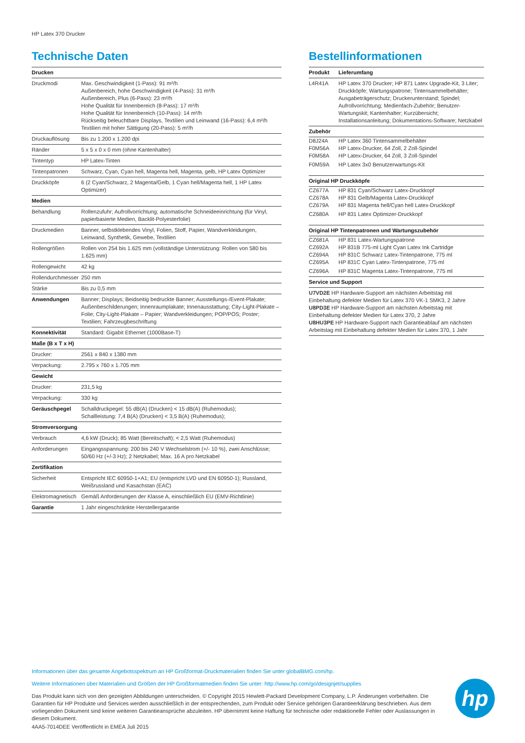HP Latex 370 Drucker
Technische Daten
| Drucken | |
| --- | --- |
| Druckmodi | Max. Geschwindigkeit (1-Pass): 91 m²/h Außenbereich, hohe Geschwindigkeit (4-Pass): 31 m²/h Außenbereich, Plus (6-Pass): 23 m²/h Hohe Qualität für Innenbereich (8-Pass): 17 m²/h Hohe Qualität für Innenbereich (10-Pass): 14 m²/h Rückseitig beleuchtbare Displays, Textilien und Leinwand (16-Pass): 6,4 m²/h Textilien mit hoher Sättigung (20-Pass): 5 m²/h |
| Druckauflösung | Bis zu 1.200 x 1.200 dpi |
| Ränder | 5 x 5 x 0 x 0 mm (ohne Kantenhalter) |
| Tintentyp | HP Latex-Tinten |
| Tintenpatronen | Schwarz, Cyan, Cyan hell, Magenta hell, Magenta, gelb, HP Latex Optimizer |
| Druckköpfe | 6 (2 Cyan/Schwarz, 2 Magenta/Gelb, 1 Cyan hell/Magenta hell, 1 HP Latex Optimizer) |
| Medien | |
| Behandlung | Rollenzufuhr; Aufrollvorrichtung; automatische Schneideeinrichtung (für Vinyl, papierbasierte Medien, Backlit-Polyesterfolie) |
| Druckmedien | Banner, selbstklebendes Vinyl, Folien, Stoff, Papier, Wandverkleidungen, Leinwand, Synthetik, Gewebe, Textilien |
| Rollengrößen | Rollen von 254 bis 1.625 mm (vollständige Unterstützung: Rollen von 580 bis 1.625 mm) |
| Rollengewicht | 42 kg |
| Rollendurchmesser | 250 mm |
| Stärke | Bis zu 0,5 mm |
| Anwendungen | Banner; Displays; Beidseitig bedruckte Banner; Ausstellungs-/Event-Plakate; Außenbeschilderungen; Innenraumplakate; Innenausstattung; City-Light-Plakate – Folie; City-Light-Plakate – Papier; Wandverkleidungen; POP/POS; Poster; Textilien; Fahrzeugbeschriftung |
| Konnektivität | Standard: Gigabit Ethernet (1000Base-T) |
| Maße (B x T x H) | |
| Drucker: | 2561 x 840 x 1380 mm |
| Verpackung: | 2.795 x 760 x 1.705 mm |
| Gewicht | |
| Drucker: | 231,5 kg |
| Verpackung: | 330 kg |
| Geräuschpegel | Schalldruckpegel: 55 dB(A) (Drucken) < 15 dB(A) (Ruhemodus); Schallleistung: 7,4 B(A) (Drucken) < 3,5 B(A) (Ruhemodus); |
| Stromversorgung | |
| Verbrauch | 4,6 kW (Druck); 85 Watt (Bereitschaft); < 2,5 Watt (Ruhemodus) |
| Anforderungen | Eingangsspannung: 200 bis 240 V Wechselstrom (+/- 10 %), zwei Anschlüsse; 50/60 Hz (+/-3 Hz); 2 Netzkabel; Max. 16 A pro Netzkabel |
| Zertifikation | |
| Sicherheit | Entspricht IEC 60950-1+A1; EU (entspricht LVD und EN 60950-1); Russland, Weißrussland und Kasachstan (EAC) |
| Elektromagnetisch | Gemäß Anforderungen der Klasse A, einschließlich EU (EMV-Richtlinie) |
| Garantie | 1 Jahr eingeschränkte Herstellergarantie |
Bestellinformationen
| Produkt | Lieferumfang |
| --- | --- |
| L4R41A | HP Latex 370 Drucker; HP 871 Latex Upgrade-Kit, 3 Liter; Druckköpfe; Wartungspatrone; Tintensammelbehälter; Ausgabeträgerschutz; Druckerunterstand; Spindel; Aufrollvorrichtung; Medienfach-Zubehör; Benutzer-Wartungskit; Kantenhalter; Kurzübersicht; Installationsanleitung; Dokumentations-Software; Netzkabel |
| Zubehör | |
| D8J24A | HP Latex 360 Tintensammelbehälter |
| F0M56A | HP Latex-Drucker, 64 Zoll, 2 Zoll-Spindel |
| F0M58A | HP Latex-Drucker, 64 Zoll, 3 Zoll-Spindel |
| F0M59A | HP Latex 3x0 Benutzerwartungs-Kit |
| Original HP Druckköpfe | |
| CZ677A | HP 831 Cyan/Schwarz Latex-Druckkopf |
| CZ678A | HP 831 Gelb/Magenta Latex-Druckkopf |
| CZ679A | HP 831 Magenta hell/Cyan hell Latex-Druckkopf |
| CZ680A | HP 831 Latex Optimizer-Druckkopf |
| Original HP Tintenpatronen und Wartungszubehör | |
| CZ681A | HP 831 Latex-Wartungspatrone |
| CZ692A | HP 831B 775-ml Light Cyan Latex Ink Cartridge |
| CZ694A | HP 831C Schwarz Latex-Tintenpatrone, 775 ml |
| CZ695A | HP 831C Cyan Latex-Tintenpatrone, 775 ml |
| CZ696A | HP 831C Magenta Latex-Tintenpatrone, 775 ml |
| Service und Support | |
| U7VD2E HP Hardware-Support am nächsten Arbeitstag mit Einbehaltung defekter Medien für Latex 370 VK-1 SMK3, 2 Jahre U8PD3E HP Hardware-Support am nächsten Arbeitstag mit Einbehaltung defekter Medien für Latex 370, 2 Jahre U8HU3PE HP Hardware-Support nach Garantieablauf am nächsten Arbeitstag mit Einbehaltung defekter Medien für Latex 370, 1 Jahr | |
Informationen über das gesamte Angebotsspektrum an HP Großformat-Druckmaterialien finden Sie unter globalBMG.com/hp.
Weitere Informationen über Materialien und Größen der HP Großformatmedien finden Sie unter: http://www.hp.com/go/designjet/supplies
Das Produkt kann sich von den gezeigten Abbildungen unterscheiden. © Copyright 2015 Hewlett-Packard Development Company, L.P. Änderungen vorbehalten. Die Garantien für HP Produkte und Services werden ausschließlich in der entsprechenden, zum Produkt oder Service gehörigen Garantieerklärung beschrieben. Aus dem vorliegenden Dokument sind keine weiteren Garantieansprüche abzuleiten. HP übernimmt keine Haftung für technische oder redaktionelle Fehler oder Auslassungen in diesem Dokument.
4AA5-7014DEE Veröffentlicht in EMEA Juli 2015
hp